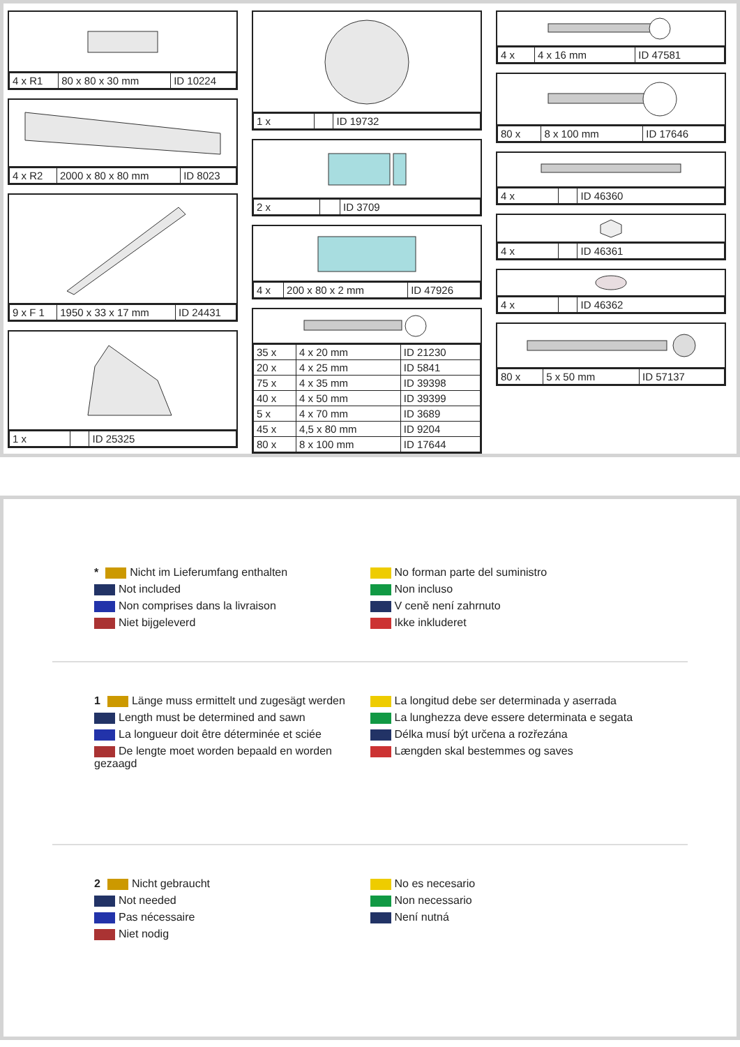| 4 x R1 | 80 x 80 x 30 mm | ID 10224 |
| 4 x R2 | 2000 x 80 x 80 mm | ID 8023 |
| 9 x F 1 | 1950 x 33 x 17 mm | ID 24431 |
| 1 x | | ID 25325 |
| 1 x | | ID 19732 |
| 2 x | | ID 3709 |
| 4 x | 200 x 80 x 2 mm | ID 47926 |
| 35 x | 4 x 20 mm | ID 21230 |
| 20 x | 4 x 25 mm | ID 5841 |
| 75 x | 4 x 35 mm | ID 39398 |
| 40 x | 4 x 50 mm | ID 39399 |
| 5 x | 4 x 70 mm | ID 3689 |
| 45 x | 4,5 x 80 mm | ID 9204 |
| 80 x | 8 x 100 mm | ID 17644 |
| 4 x | 4 x 16 mm | ID 47581 |
| 80 x | 8 x 100 mm | ID 17646 |
| 4 x | | ID 46360 |
| 4 x | | ID 46361 |
| 4 x | | ID 46362 |
| 80 x | 5 x 50 mm | ID 57137 |
* Nicht im Lieferumfang enthalten
Not included
Non comprises dans la livraison
Niet bijgeleverd
No forman parte del suministro
Non incluso
V ceně není zahrnuto
Ikke inkluderet
1 Länge muss ermittelt und zugesägt werden
Length must be determined and sawn
La longueur doit être déterminée et sciée
De lengte moet worden bepaald en worden gezaagd
La longitud debe ser determinada y aserrada
La lunghezza deve essere determinata e segata
Délka musí být určena a rozřezána
Længden skal bestemmes og saves
2 Nicht gebraucht
Not needed
Pas nécessaire
Niet nodig
No es necesario
Non necessario
Není nutná